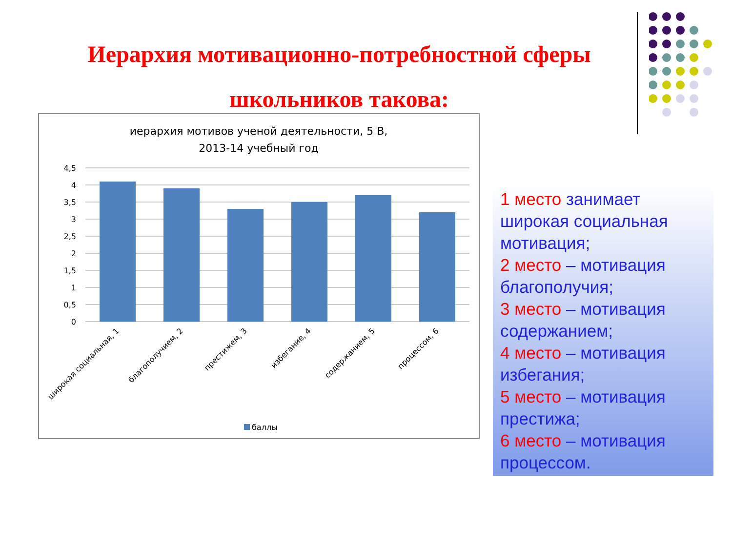Иерархия мотивационно-потребностной сферы
школьников такова:
иерархия мотивов ученой деятельности, 5 В,
2013-14 учебный год
4,5
4
3,5
3
2,5
2
1,5
1
0,5
0
широкая социальная, 1
благополучием, 2
престижем, 3
избегание, 4
содержанием, 5
процессом, 6
баллы
1 место занимает широкая социальная мотивация;
2 место – мотивация благополучия;
3 место – мотивация содержанием;
4 место – мотивация избегания;
5 место – мотивация престижа;
6 место – мотивация процессом.